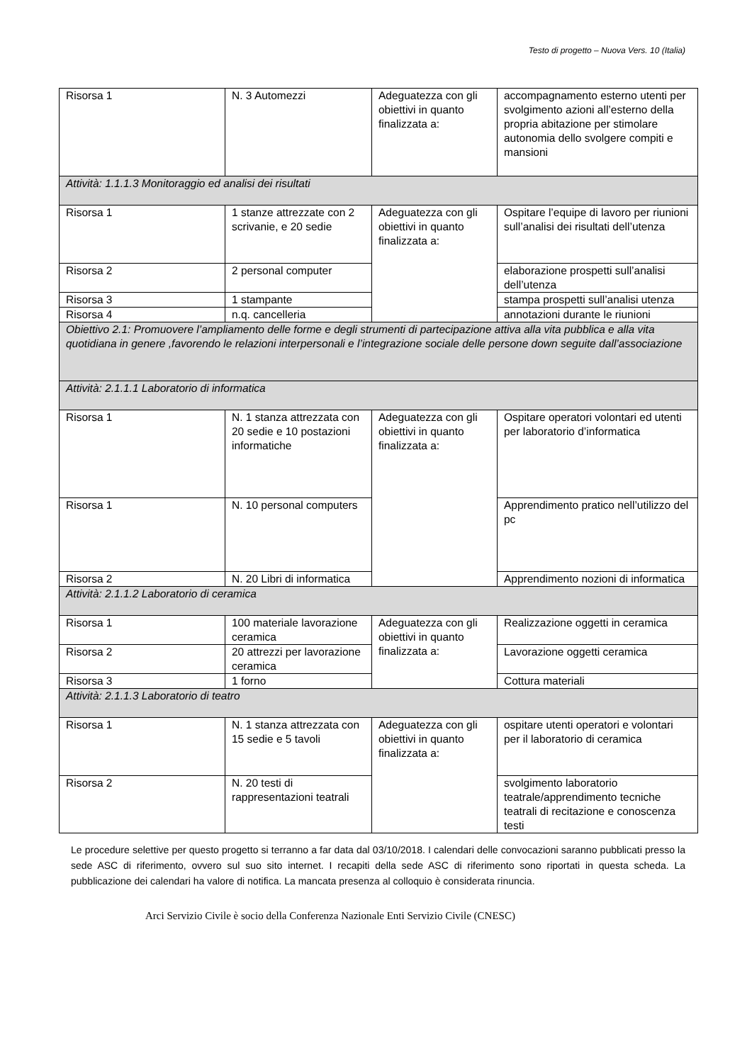Testo di progetto – Nuova Vers. 10 (Italia)
| Risorsa 1 | N. 3 Automezzi | Adeguatezza con gli obiettivi in quanto finalizzata a: | accompagnamento esterno utenti per svolgimento azioni all’esterno della propria abitazione per stimolare autonomia dello svolgere compiti e mansioni |
| Attività: 1.1.1.3 Monitoraggio ed analisi dei risultati | | | |
| Risorsa 1 | 1 stanze attrezzate con 2 scrivanie, e 20 sedie | Adeguatezza con gli obiettivi in quanto finalizzata a: | Ospitare l’equipe di lavoro per riunioni sull’analisi dei risultati dell’utenza |
| Risorsa 2 | 2 personal computer | | elaborazione prospetti sull’analisi dell’utenza |
| Risorsa 3 | 1 stampante | | stampa prospetti sull’analisi utenza |
| Risorsa 4 | n.q. cancelleria | | annotazioni durante le riunioni |
| Obiettivo 2.1: Promuovere l’ampliamento delle forme e degli strumenti di partecipazione attiva alla vita pubblica e alla vita quotidiana in genere ,favorendo le relazioni interpersonali e l’integrazione sociale delle persone down seguite dall’associazione | | | |
| Attività: 2.1.1.1 Laboratorio di informatica | | | |
| Risorsa 1 | N. 1 stanza attrezzata con 20 sedie e 10 postazioni informatiche | Adeguatezza con gli obiettivi in quanto finalizzata a: | Ospitare operatori volontari ed utenti per laboratorio d’informatica |
| Risorsa 1 | N. 10 personal computers | | Apprendimento pratico nell’utilizzo del pc |
| Risorsa 2 | N. 20 Libri di informatica | | Apprendimento nozioni di informatica |
| Attività: 2.1.1.2 Laboratorio di ceramica | | | |
| Risorsa 1 | 100 materiale lavorazione ceramica | Adeguatezza con gli obiettivi in quanto finalizzata a: | Realizzazione oggetti in ceramica |
| Risorsa 2 | 20 attrezzi per lavorazione ceramica | | Lavorazione oggetti ceramica |
| Risorsa 3 | 1 forno | | Cottura materiali |
| Attività: 2.1.1.3 Laboratorio di teatro | | | |
| Risorsa 1 | N. 1 stanza attrezzata con 15 sedie e 5 tavoli | Adeguatezza con gli obiettivi in quanto finalizzata a: | ospitare utenti operatori e volontari per il laboratorio di ceramica |
| Risorsa 2 | N. 20 testi di rappresentazioni teatrali | | svolgimento laboratorio teatrale/apprendimento tecniche teatrali di recitazione e conoscenza testi |
Le procedure selettive per questo progetto si terranno a far data dal 03/10/2018. I calendari delle convocazioni saranno pubblicati presso la sede ASC di riferimento, ovvero sul suo sito internet. I recapiti della sede ASC di riferimento sono riportati in questa scheda. La pubblicazione dei calendari ha valore di notifica. La mancata presenza al colloquio è considerata rinuncia.
Arci Servizio Civile è socio della Conferenza Nazionale Enti Servizio Civile (CNESC)